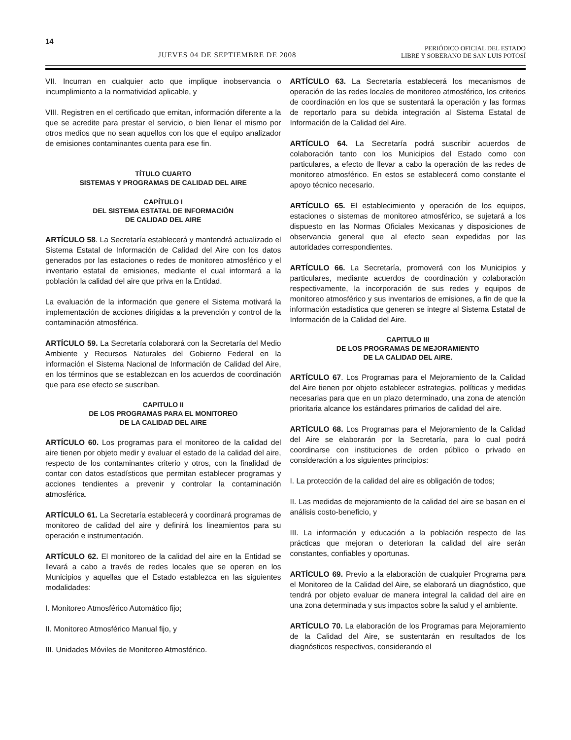14
JUEVES 04 DE SEPTIEMBRE DE 2008
PERIÓDICO OFICIAL DEL ESTADO
LIBRE Y SOBERANO DE SAN LUIS POTOSÍ
VII. Incurran en cualquier acto que implique inobservancia o incumplimiento a la normatividad aplicable, y
VIII. Registren en el certificado que emitan, información diferente a la que se acredite para prestar el servicio, o bien llenar el mismo por otros medios que no sean aquellos con los que el equipo analizador de emisiones contaminantes cuenta para ese fin.
TÍTULO CUARTO
SISTEMAS Y PROGRAMAS DE CALIDAD DEL AIRE
CAPÍTULO I
DEL SISTEMA ESTATAL DE INFORMACIÓN
DE CALIDAD DEL AIRE
ARTÍCULO 58. La Secretaría establecerá y mantendrá actualizado el Sistema Estatal de Información de Calidad del Aire con los datos generados por las estaciones o redes de monitoreo atmosférico y el inventario estatal de emisiones, mediante el cual informará a la población la calidad del aire que priva en la Entidad.
La evaluación de la información que genere el Sistema motivará la implementación de acciones dirigidas a la prevención y control de la contaminación atmosférica.
ARTÍCULO 59. La Secretaría colaborará con la Secretaría del Medio Ambiente y Recursos Naturales del Gobierno Federal en la información el Sistema Nacional de Información de Calidad del Aire, en los términos que se establezcan en los acuerdos de coordinación que para ese efecto se suscriban.
CAPITULO II
DE LOS PROGRAMAS PARA EL MONITOREO
DE LA CALIDAD DEL AIRE
ARTÍCULO 60. Los programas para el monitoreo de la calidad del aire tienen por objeto medir y evaluar el estado de la calidad del aire, respecto de los contaminantes criterio y otros, con la finalidad de contar con datos estadísticos que permitan establecer programas y acciones tendientes a prevenir y controlar la contaminación atmosférica.
ARTÍCULO 61. La Secretaría establecerá y coordinará programas de monitoreo de calidad del aire y definirá los lineamientos para su operación e instrumentación.
ARTÍCULO 62. El monitoreo de la calidad del aire en la Entidad se llevará a cabo a través de redes locales que se operen en los Municipios y aquellas que el Estado establezca en las siguientes modalidades:
I. Monitoreo Atmosférico Automático fijo;
II. Monitoreo Atmosférico Manual fijo, y
III. Unidades Móviles de Monitoreo Atmosférico.
ARTÍCULO 63. La Secretaría establecerá los mecanismos de operación de las redes locales de monitoreo atmosférico, los criterios de coordinación en los que se sustentará la operación y las formas de reportarlo para su debida integración al Sistema Estatal de Información de la Calidad del Aire.
ARTÍCULO 64. La Secretaría podrá suscribir acuerdos de colaboración tanto con los Municipios del Estado como con particulares, a efecto de llevar a cabo la operación de las redes de monitoreo atmosférico. En estos se establecerá como constante el apoyo técnico necesario.
ARTÍCULO 65. El establecimiento y operación de los equipos, estaciones o sistemas de monitoreo atmosférico, se sujetará a los dispuesto en las Normas Oficiales Mexicanas y disposiciones de observancia general que al efecto sean expedidas por las autoridades correspondientes.
ARTÍCULO 66. La Secretaría, promoverá con los Municipios y particulares, mediante acuerdos de coordinación y colaboración respectivamente, la incorporación de sus redes y equipos de monitoreo atmosférico y sus inventarios de emisiones, a fin de que la información estadística que generen se integre al Sistema Estatal de Información de la Calidad del Aire.
CAPITULO III
DE LOS PROGRAMAS DE MEJORAMIENTO
DE LA CALIDAD DEL AIRE.
ARTÍCULO 67. Los Programas para el Mejoramiento de la Calidad del Aire tienen por objeto establecer estrategias, políticas y medidas necesarias para que en un plazo determinado, una zona de atención prioritaria alcance los estándares primarios de calidad del aire.
ARTÍCULO 68. Los Programas para el Mejoramiento de la Calidad del Aire se elaborarán por la Secretaría, para lo cual podrá coordinarse con instituciones de orden público o privado en consideración a los siguientes principios:
I. La protección de la calidad del aire es obligación de todos;
II. Las medidas de mejoramiento de la calidad del aire se basan en el análisis costo-beneficio, y
III. La información y educación a la población respecto de las prácticas que mejoran o deterioran la calidad del aire serán constantes, confiables y oportunas.
ARTÍCULO 69. Previo a la elaboración de cualquier Programa para el Monitoreo de la Calidad del Aire, se elaborará un diagnóstico, que tendrá por objeto evaluar de manera integral la calidad del aire en una zona determinada y sus impactos sobre la salud y el ambiente.
ARTÍCULO 70. La elaboración de los Programas para Mejoramiento de la Calidad del Aire, se sustentarán en resultados de los diagnósticos respectivos, considerando el